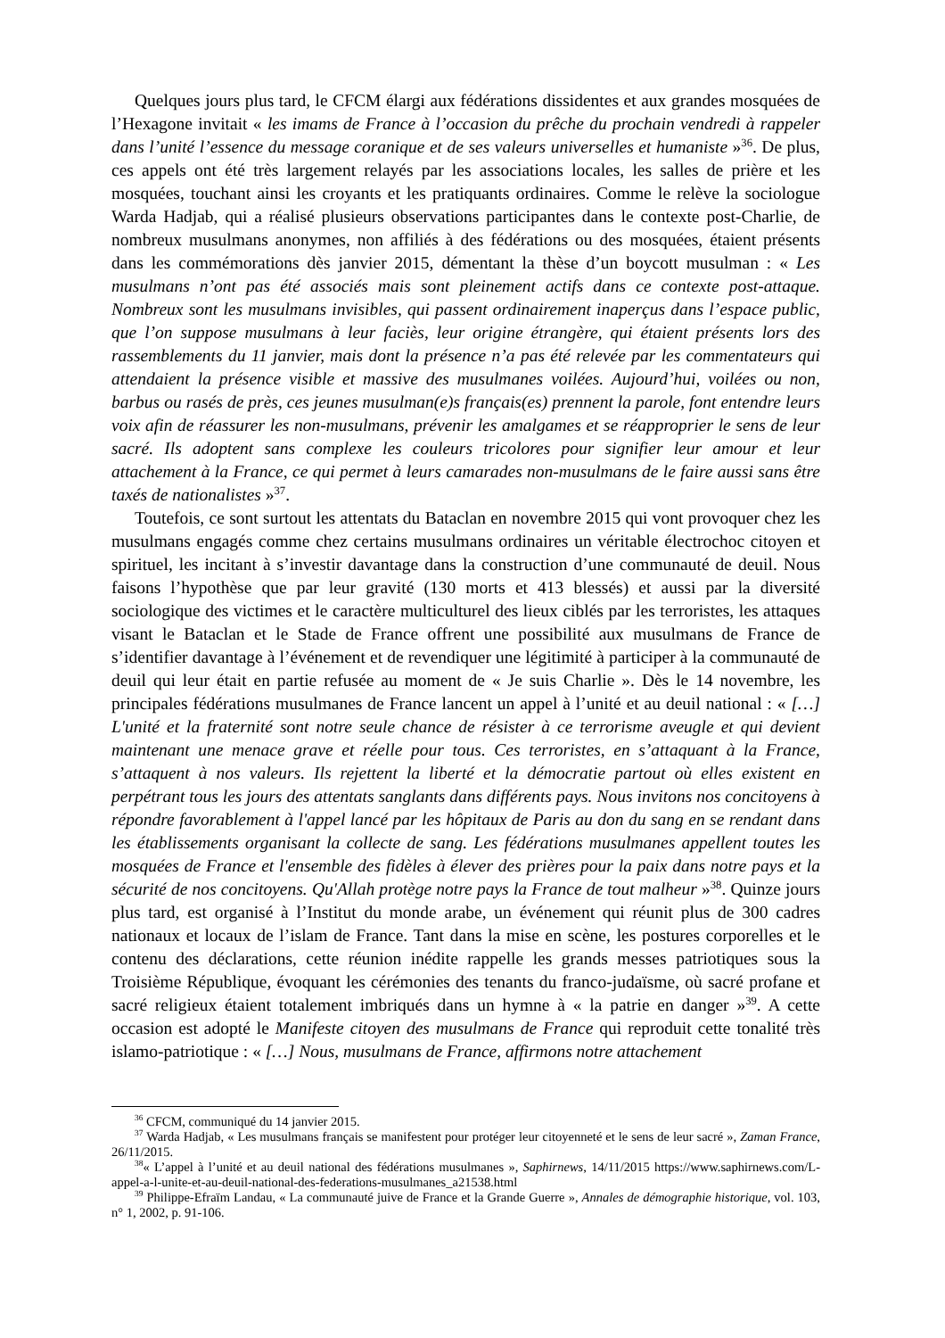Quelques jours plus tard, le CFCM élargi aux fédérations dissidentes et aux grandes mosquées de l’Hexagone invitait « les imams de France à l’occasion du prêche du prochain vendredi à rappeler dans l’unité l’essence du message coranique et de ses valeurs universelles et humaniste »<sup>36</sup>. De plus, ces appels ont été très largement relayés par les associations locales, les salles de prière et les mosquées, touchant ainsi les croyants et les pratiquants ordinaires. Comme le relève la sociologue Warda Hadjab, qui a réalisé plusieurs observations participantes dans le contexte post-Charlie, de nombreux musulmans anonymes, non affiliés à des fédérations ou des mosquées, étaient présents dans les commémorations dès janvier 2015, démentant la thèse d’un boycott musulman : « Les musulmans n’ont pas été associés mais sont pleinement actifs dans ce contexte post-attaque. Nombreux sont les musulmans invisibles, qui passent ordinairement inaperçus dans l’espace public, que l’on suppose musulmans à leur faciès, leur origine étrangère, qui étaient présents lors des rassemblements du 11 janvier, mais dont la présence n’a pas été relevée par les commentateurs qui attendaient la présence visible et massive des musulmanes voilées. Aujourd’hui, voilées ou non, barbus ou rasés de près, ces jeunes musulman(e)s français(es) prennent la parole, font entendre leurs voix afin de réassurer les non-musulmans, prévenir les amalgames et se réapproprier le sens de leur sacré. Ils adoptent sans complexe les couleurs tricolores pour signifier leur amour et leur attachement à la France, ce qui permet à leurs camarades non-musulmans de le faire aussi sans être taxés de nationalistes »<sup>37</sup>.
Toutefois, ce sont surtout les attentats du Bataclan en novembre 2015 qui vont provoquer chez les musulmans engagés comme chez certains musulmans ordinaires un véritable électrochoc citoyen et spirituel, les incitant à s’investir davantage dans la construction d’une communauté de deuil. Nous faisons l’hypothèse que par leur gravité (130 morts et 413 blessés) et aussi par la diversité sociologique des victimes et le caractère multiculturel des lieux ciblés par les terroristes, les attaques visant le Bataclan et le Stade de France offrent une possibilité aux musulmans de France de s’identifier davantage à l’événement et de revendiquer une légitimité à participer à la communauté de deuil qui leur était en partie refusée au moment de « Je suis Charlie ». Dès le 14 novembre, les principales fédérations musulmanes de France lancent un appel à l’unité et au deuil national : « […] L'unité et la fraternité sont notre seule chance de résister à ce terrorisme aveugle et qui devient maintenant une menace grave et réelle pour tous. Ces terroristes, en s’attaquant à la France, s’attaquent à nos valeurs. Ils rejettent la liberté et la démocratie partout où elles existent en perpétrant tous les jours des attentats sanglants dans différents pays. Nous invitons nos concitoyens à répondre favorablement à l'appel lancé par les hôpitaux de Paris au don du sang en se rendant dans les établissements organisant la collecte de sang. Les fédérations musulmanes appellent toutes les mosquées de France et l'ensemble des fidèles à élever des prières pour la paix dans notre pays et la sécurité de nos concitoyens. Qu'Allah protège notre pays la France de tout malheur »<sup>38</sup>. Quinze jours plus tard, est organisé à l’Institut du monde arabe, un événement qui réunit plus de 300 cadres nationaux et locaux de l’islam de France. Tant dans la mise en scène, les postures corporelles et le contenu des déclarations, cette réunion inédite rappelle les grands messes patriotiques sous la Troisième République, évoquant les cérémonies des tenants du franco-judaïsme, où sacré profane et sacré religieux étaient totalement imbriqués dans un hymne à « la patrie en danger »<sup>39</sup>. A cette occasion est adopté le Manifeste citoyen des musulmans de France qui reproduit cette tonalité très islamo-patriotique : « […] Nous, musulmans de France, affirmons notre attachement
<sup>36</sup> CFCM, communiqué du 14 janvier 2015.
<sup>37</sup> Warda Hadjab, « Les musulmans français se manifestent pour protéger leur citoyenneté et le sens de leur sacré », Zaman France, 26/11/2015.
<sup>38</sup> « L’appel à l’unité et au deuil national des fédérations musulmanes », Saphirnews, 14/11/2015 https://www.saphirnews.com/L-appel-a-l-unite-et-au-deuil-national-des-federations-musulmanes_a21538.html
<sup>39</sup> Philippe-Efraïm Landau, « La communauté juive de France et la Grande Guerre », Annales de démographie historique, vol. 103, n° 1, 2002, p. 91-106.